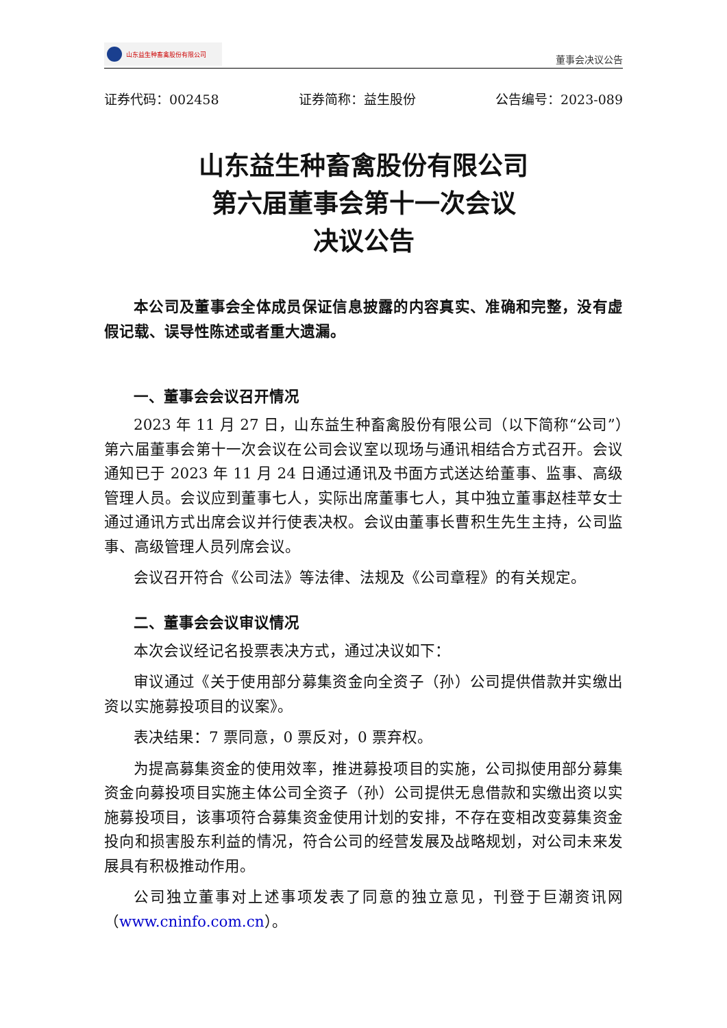山东益生种畜禽股份有限公司
董事会决议公告
证券代码：002458 证券简称：益生股份 公告编号：2023-089
山东益生种畜禽股份有限公司
第六届董事会第十一次会议
决议公告
本公司及董事会全体成员保证信息披露的内容真实、准确和完整，没有虚假记载、误导性陈述或者重大遗漏。
一、董事会会议召开情况
2023 年 11 月 27 日，山东益生种畜禽股份有限公司（以下简称“公司”）第六届董事会第十一次会议在公司会议室以现场与通讯相结合方式召开。会议通知已于 2023 年 11 月 24 日通过通讯及书面方式送达给董事、监事、高级管理人员。会议应到董事七人，实际出席董事七人，其中独立董事赵桂苹女士通过通讯方式出席会议并行使表决权。会议由董事长曹积生先生主持，公司监事、高级管理人员列席会议。
会议召开符合《公司法》等法律、法规及《公司章程》的有关规定。
二、董事会会议审议情况
本次会议经记名投票表决方式，通过决议如下：
审议通过《关于使用部分募集资金向全资子（孙）公司提供借款并实缴出资以实施募投项目的议案》。
表决结果：7 票同意，0 票反对，0 票弃权。
为提高募集资金的使用效率，推进募投项目的实施，公司拟使用部分募集资金向募投项目实施主体公司全资子（孙）公司提供无息借款和实缴出资以实施募投项目，该事项符合募集资金使用计划的安排，不存在变相改变募集资金投向和损害股东利益的情况，符合公司的经营发展及战略规划，对公司未来发展具有积极推动作用。
公司独立董事对上述事项发表了同意的独立意见，刊登于巨潮资讯网（www.cninfo.com.cn）。